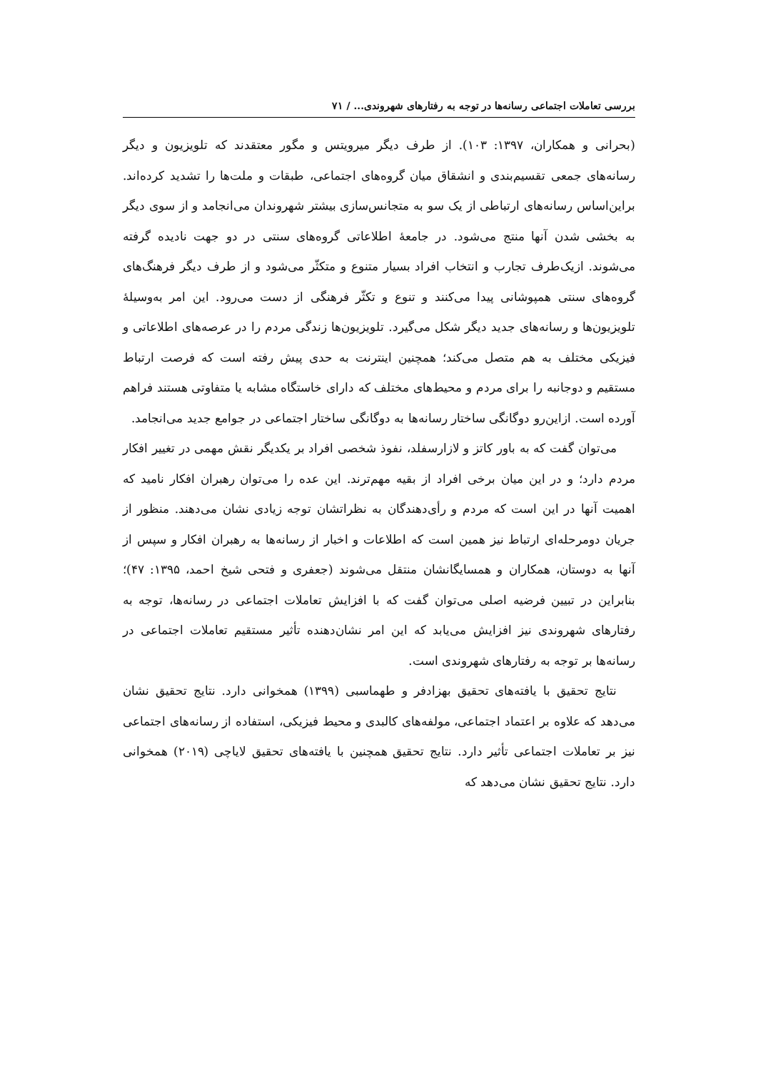بررسی تعاملات اجتماعی رسانه‌ها در توجه به رفتارهای شهروندی... / ۷۱
(بحرانی و همکاران، ۱۳۹۷: ۱۰۳). از طرف دیگر میرویتس و مگور معتقدند که تلویزیون و دیگر رسانه‌های جمعی تقسیم‌بندی و انشقاق میان گروه‌های اجتماعی، طبقات و ملت‌ها را تشدید کرده‌اند. براین‌اساس رسانه‌های ارتباطی از یک سو به متجانس‌سازی بیشتر شهروندان می‌انجامد و از سوی دیگر به بخشی شدن آنها منتج می‌شود. در جامعهٔ اطلاعاتی گروه‌های سنتی در دو جهت نادیده گرفته می‌شوند. ازیک‌طرف تجارب و انتخاب افراد بسیار متنوع و متکثّر می‌شود و از طرف دیگر فرهنگ‌های گروه‌های سنتی همپوشانی پیدا می‌کنند و تنوع و تکثّر فرهنگی از دست می‌رود. این امر به‌وسیلهٔ تلویزیون‌ها و رسانه‌های جدید دیگر شکل می‌گیرد. تلویزیون‌ها زندگی مردم را در عرصه‌های اطلاعاتی و فیزیکی مختلف به هم متصل می‌کند؛ همچنین اینترنت به حدی پیش رفته است که فرصت ارتباط مستقیم و دوجانبه را برای مردم و محیط‌های مختلف که دارای خاستگاه مشابه یا متفاوتی هستند فراهم آورده است. ازاین‌رو دوگانگی ساختار رسانه‌ها به دوگانگی ساختار اجتماعی در جوامع جدید می‌انجامد.
می‌توان گفت که به باور کاتز و لازارسفلد، نفوذ شخصی افراد بر یکدیگر نقش مهمی در تغییر افکار مردم دارد؛ و در این میان برخی افراد از بقیه مهم‌ترند. این عده را می‌توان رهبران افکار نامید که اهمیت آنها در این است که مردم و رأی‌دهندگان به نظراتشان توجه زیادی نشان می‌دهند. منظور از جریان دومرحله‌ای ارتباط نیز همین است که اطلاعات و اخبار از رسانه‌ها به رهبران افکار و سپس از آنها به دوستان، همکاران و همسایگانشان منتقل می‌شوند (جعفری و فتحی شیخ احمد، ۱۳۹۵: ۴۷)؛ بنابراین در تبیین فرضیه اصلی می‌توان گفت که با افزایش تعاملات اجتماعی در رسانه‌ها، توجه به رفتارهای شهروندی نیز افزایش می‌یابد که این امر نشان‌دهنده تأثیر مستقیم تعاملات اجتماعی در رسانه‌ها بر توجه به رفتارهای شهروندی است.
نتایج تحقیق با یافته‌های تحقیق بهزادفر و طهماسبی (۱۳۹۹) همخوانی دارد. نتایج تحقیق نشان می‌دهد که علاوه بر اعتماد اجتماعی، مولفه‌های کالبدی و محیط فیزیکی، استفاده از رسانه‌های اجتماعی نیز بر تعاملات اجتماعی تأثیر دارد. نتایج تحقیق همچنین با یافته‌های تحقیق لایاچی (۲۰۱۹) همخوانی دارد. نتایج تحقیق نشان می‌دهد که